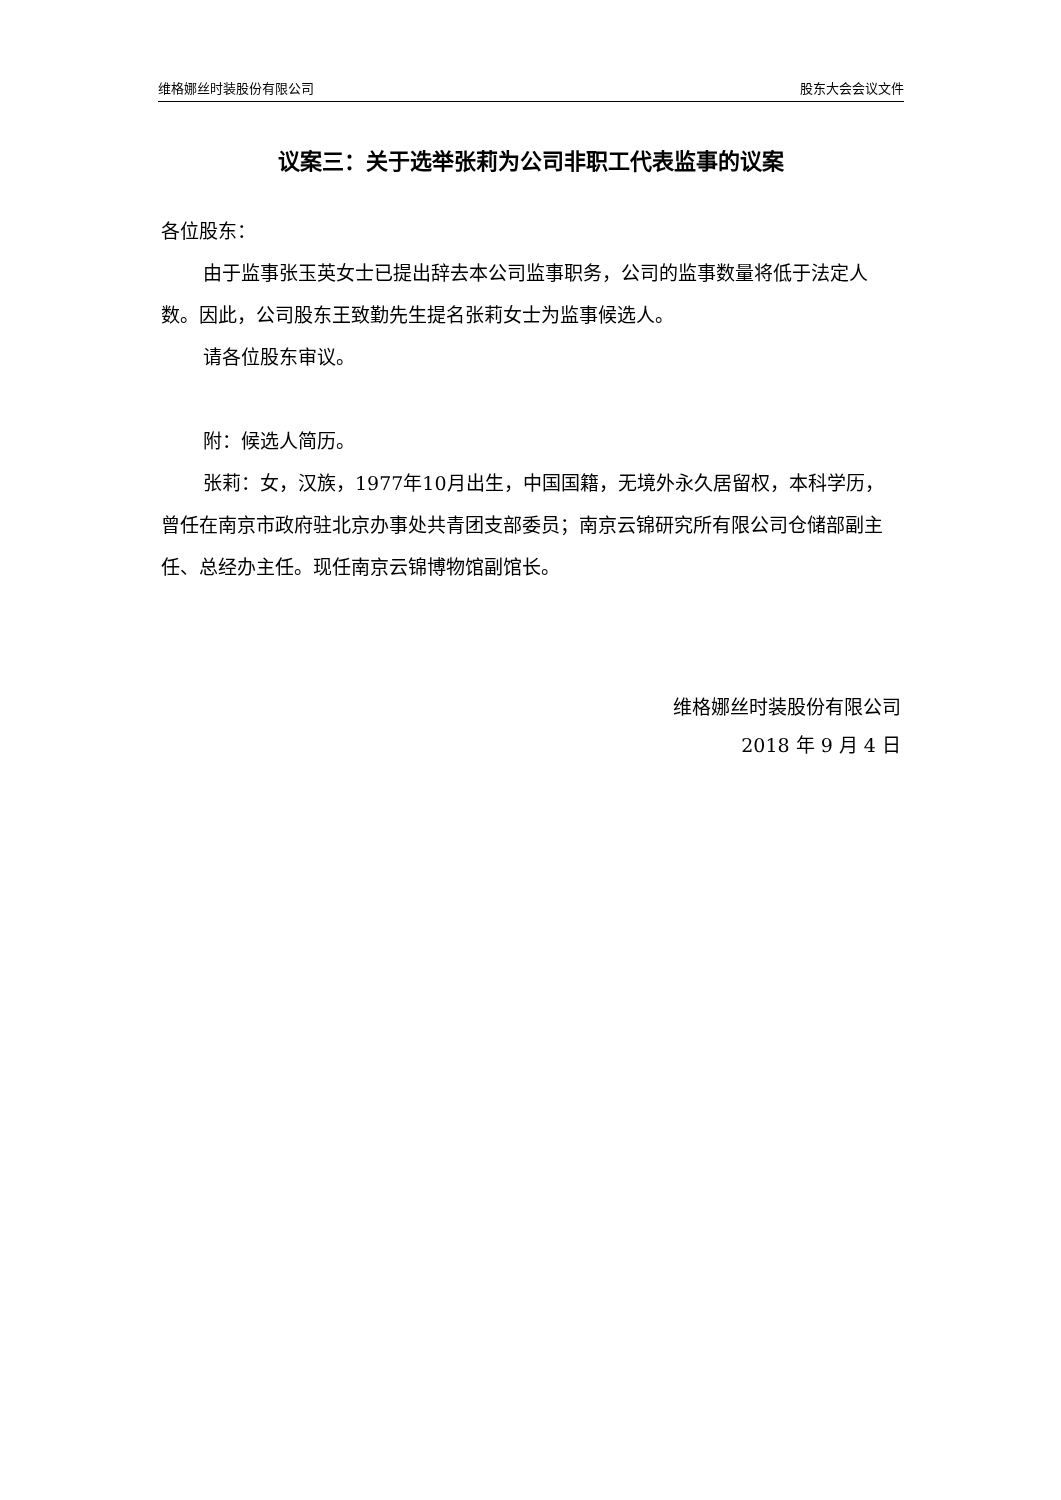维格娜丝时装股份有限公司 股东大会会议文件
议案三：关于选举张莉为公司非职工代表监事的议案
各位股东：
由于监事张玉英女士已提出辞去本公司监事职务，公司的监事数量将低于法定人数。因此，公司股东王致勤先生提名张莉女士为监事候选人。
请各位股东审议。
附：候选人简历。
张莉：女，汉族，1977年10月出生，中国国籍，无境外永久居留权，本科学历，曾任在南京市政府驻北京办事处共青团支部委员；南京云锦研究所有限公司仓储部副主任、总经办主任。现任南京云锦博物馆副馆长。
维格娜丝时装股份有限公司
2018 年 9 月 4 日